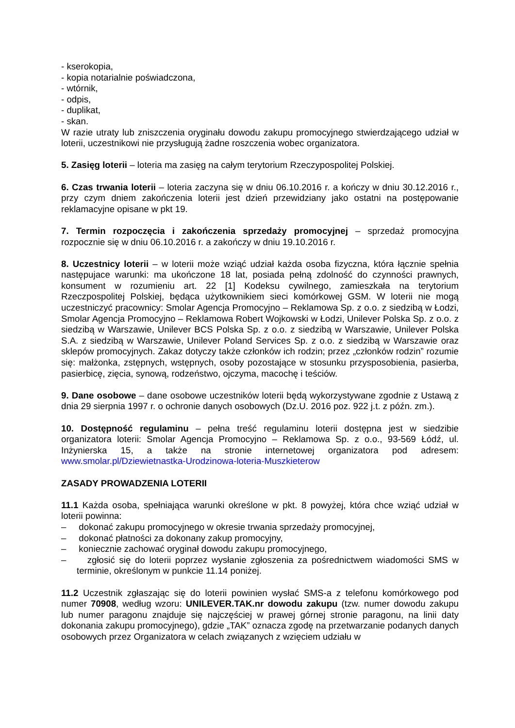- kserokopia,
- kopia notarialnie poświadczona,
- wtórnik,
- odpis,
- duplikat,
- skan.
W razie utraty lub zniszczenia oryginału dowodu zakupu promocyjnego stwierdzającego udział w loterii, uczestnikowi nie przysługują żadne roszczenia wobec organizatora.
5. Zasięg loterii – loteria ma zasięg na całym terytorium Rzeczypospolitej Polskiej.
6. Czas trwania loterii – loteria zaczyna się w dniu 06.10.2016 r. a kończy w dniu 30.12.2016 r., przy czym dniem zakończenia loterii jest dzień przewidziany jako ostatni na postępowanie reklamacyjne opisane w pkt 19.
7. Termin rozpoczęcia i zakończenia sprzedaży promocyjnej – sprzedaż promocyjna rozpocznie się w dniu 06.10.2016 r. a zakończy w dniu 19.10.2016 r.
8. Uczestnicy loterii – w loterii może wziąć udział każda osoba fizyczna, która łącznie spełnia następujace warunki: ma ukończone 18 lat, posiada pełną zdolność do czynności prawnych, konsument w rozumieniu art. 22 [1] Kodeksu cywilnego, zamieszkała na terytorium Rzeczpospolitej Polskiej, będąca użytkownikiem sieci komórkowej GSM. W loterii nie mogą uczestniczyć pracownicy: Smolar Agencja Promocyjno – Reklamowa Sp. z o.o. z siedzibą w Łodzi, Smolar Agencja Promocyjno – Reklamowa Robert Wojkowski w Łodzi, Unilever Polska Sp. z o.o. z siedzibą w Warszawie, Unilever BCS Polska Sp. z o.o. z siedzibą w Warszawie, Unilever Polska S.A. z siedzibą w Warszawie, Unilever Poland Services Sp. z o.o. z siedzibą w Warszawie oraz sklepów promocyjnych. Zakaz dotyczy także członków ich rodzin; przez „członków rodzin” rozumie się: małżonka, zstępnych, wstępnych, osoby pozostające w stosunku przysposobienia, pasierba, pasierbicę, zięcia, synową, rodzeństwo, ojczyma, macochę i teściów.
9. Dane osobowe – dane osobowe uczestników loterii będą wykorzystywane zgodnie z Ustawą z dnia 29 sierpnia 1997 r. o ochronie danych osobowych (Dz.U. 2016 poz. 922 j.t. z późn. zm.).
10. Dostępność regulaminu – pełna treść regulaminu loterii dostępna jest w siedzibie organizatora loterii: Smolar Agencja Promocyjno – Reklamowa Sp. z o.o., 93-569 Łódź, ul. Inżynierska 15, a także na stronie internetowej organizatora pod adresem: www.smolar.pl/Dziewietnastka-Urodzinowa-loteria-Muszkieterow
ZASADY PROWADZENIA LOTERII
11.1 Każda osoba, spełniająca warunki określone w pkt. 8 powyżej, która chce wziąć udział w loterii powinna:
– dokonać zakupu promocyjnego w okresie trwania sprzedaży promocyjnej,
– dokonać płatności za dokonany zakup promocyjny,
– koniecznie zachować oryginał dowodu zakupu promocyjnego,
– zgłosić się do loterii poprzez wysłanie zgłoszenia za pośrednictwem wiadomości SMS w terminie, określonym w punkcie 11.14 poniżej.
11.2 Uczestnik zgłaszając się do loterii powinien wysłać SMS-a z telefonu komórkowego pod numer 70908, według wzoru: UNILEVER.TAK.nr dowodu zakupu (tzw. numer dowodu zakupu lub numer paragonu znajduje się najczęściej w prawej górnej stronie paragonu, na linii daty dokonania zakupu promocyjnego), gdzie „TAK” oznacza zgodę na przetwarzanie podanych danych osobowych przez Organizatora w celach związanych z wzięciem udziału w